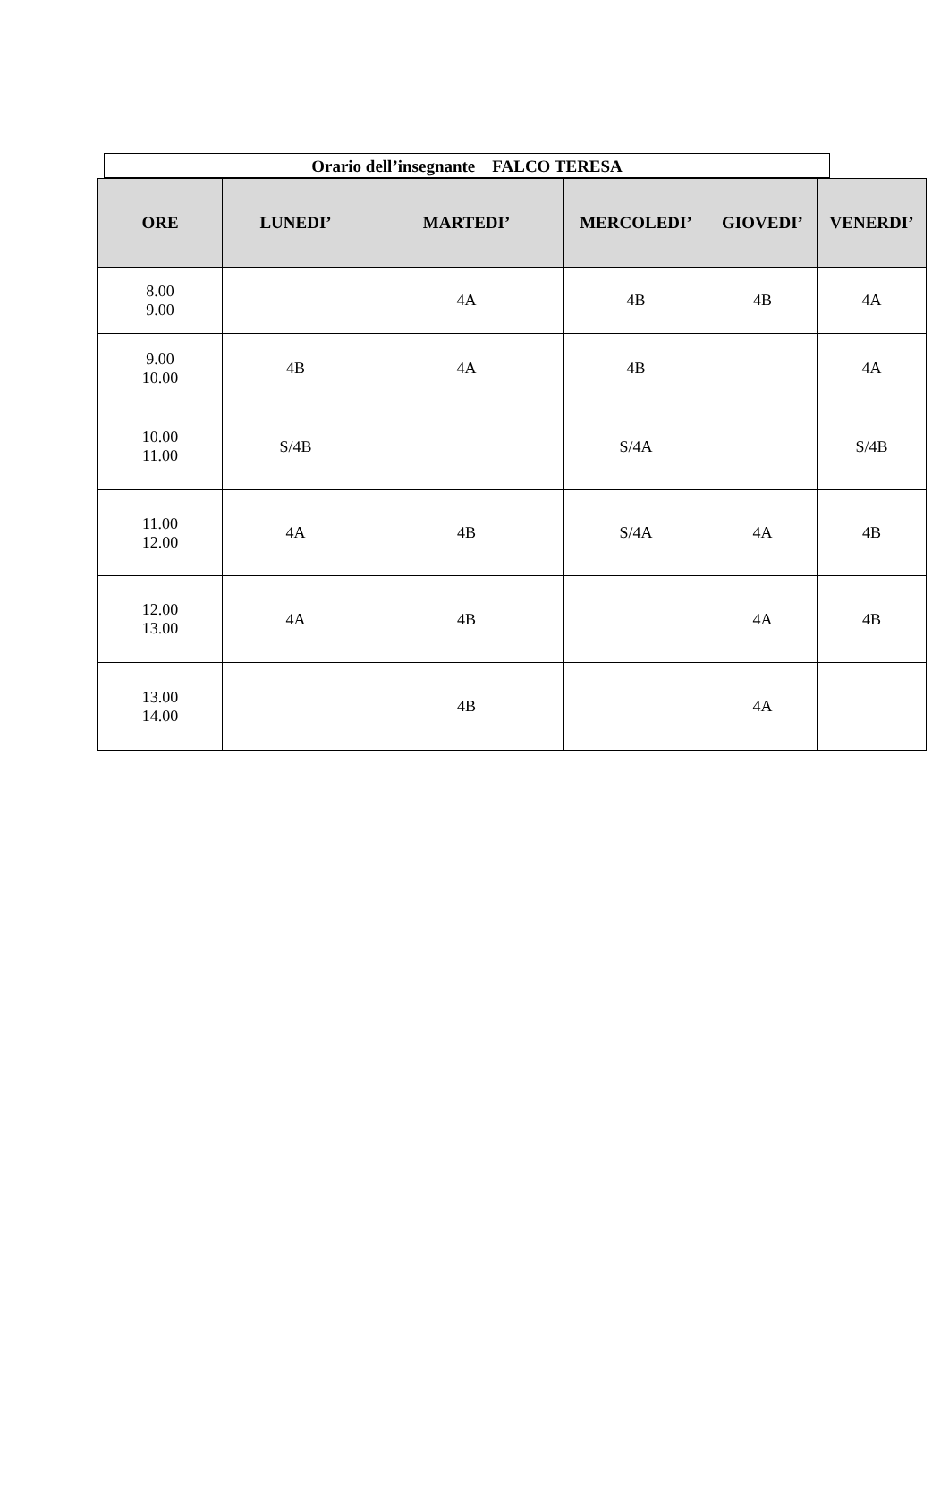Orario dell’insegnante FALCO TERESA
| ORE | LUNEDI’ | MARTEDI’ | MERCOLEDI’ | GIOVEDI’ | VENERDI’ |
| --- | --- | --- | --- | --- | --- |
| 8.00 9.00 | | 4A | 4B | 4B | 4A |
| 9.00 10.00 | 4B | 4A | 4B | | 4A |
| 10.00 11.00 | S/4B | | S/4A | | S/4B |
| 11.00 12.00 | 4A | 4B | S/4A | 4A | 4B |
| 12.00 13.00 | 4A | 4B | | 4A | 4B |
| 13.00 14.00 | | 4B | | 4A | |